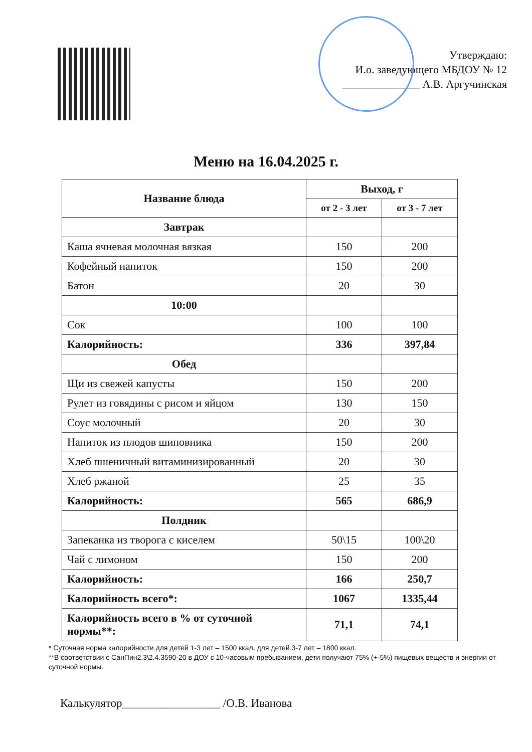Утверждаю:
И.о. заведующего МБДОУ № 12
______________ А.В. Аргучинская
Меню на 16.04.2025 г.
| Название блюда | Выход, г | |
| --- | --- | --- |
| | от 2 - 3 лет | от 3 - 7 лет |
| Завтрак | | |
| Каша ячневая молочная вязкая | 150 | 200 |
| Кофейный напиток | 150 | 200 |
| Батон | 20 | 30 |
| 10:00 | | |
| Сок | 100 | 100 |
| Калорийность: | 336 | 397,84 |
| Обед | | |
| Щи из свежей капусты | 150 | 200 |
| Рулет из говядины с рисом и яйцом | 130 | 150 |
| Соус молочный | 20 | 30 |
| Напиток из плодов шиповника | 150 | 200 |
| Хлеб пшеничный витаминизированный | 20 | 30 |
| Хлеб ржаной | 25 | 35 |
| Калорийность: | 565 | 686,9 |
| Полдник | | |
| Запеканка из творога с киселем | 50\15 | 100\20 |
| Чай с лимоном | 150 | 200 |
| Калорийность: | 166 | 250,7 |
| Калорийность всего*: | 1067 | 1335,44 |
| Калорийность всего в % от суточной нормы**: | 71,1 | 74,1 |
* Суточная норма калорийности для детей 1-3 лет – 1500 ккал, для детей 3-7 лет – 1800 ккал.
**В соответствии с СанПин2.3\2.4.3590-20 в ДОУ с 10-часовым пребыванием, дети получают 75% (+-5%) пищевых веществ и энергии от суточной нормы.
Калькулятор_________________ /О.В. Иванова